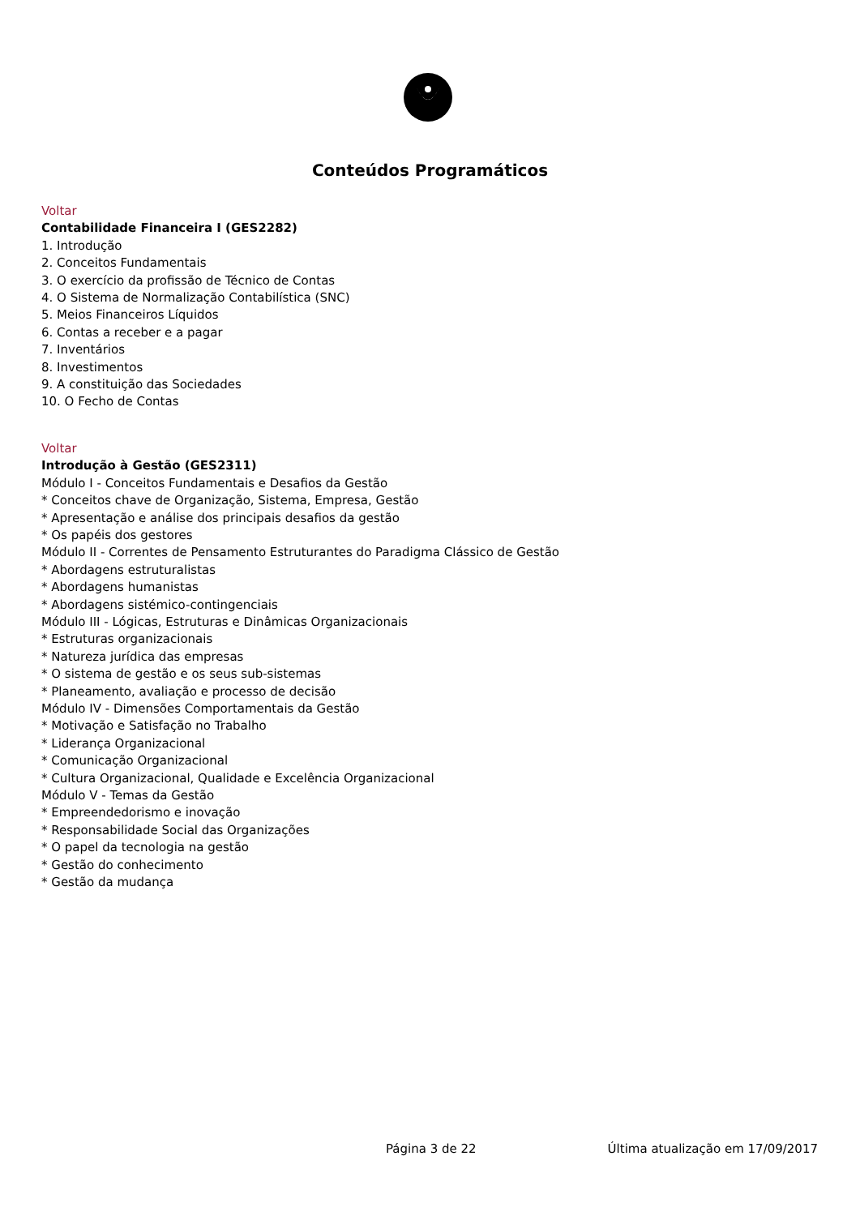Conteúdos Programáticos
Voltar
Contabilidade Financeira I (GES2282)
1. Introdução
2. Conceitos Fundamentais
3. O exercício da profissão de Técnico de Contas
4. O Sistema de Normalização Contabilística (SNC)
5. Meios Financeiros Líquidos
6. Contas a receber e a pagar
7. Inventários
8. Investimentos
9. A constituição das Sociedades
10. O Fecho de Contas
Voltar
Introdução à Gestão (GES2311)
Módulo I - Conceitos Fundamentais e Desafios da Gestão
* Conceitos chave de Organização, Sistema, Empresa, Gestão
* Apresentação e análise dos principais desafios da gestão
* Os papéis dos gestores
Módulo II - Correntes de Pensamento Estruturantes do Paradigma Clássico de Gestão
* Abordagens estruturalistas
* Abordagens humanistas
* Abordagens sistémico-contingenciais
Módulo III - Lógicas, Estruturas e Dinâmicas Organizacionais
* Estruturas organizacionais
* Natureza jurídica das empresas
* O sistema de gestão e os seus sub-sistemas
* Planeamento, avaliação e processo de decisão
Módulo IV - Dimensões Comportamentais da Gestão
* Motivação e Satisfação no Trabalho
* Liderança Organizacional
* Comunicação Organizacional
* Cultura Organizacional, Qualidade e Excelência Organizacional
Módulo V - Temas da Gestão
* Empreendedorismo e inovação
* Responsabilidade Social das Organizações
* O papel da tecnologia na gestão
* Gestão do conhecimento
* Gestão da mudança
Página 3 de 22 Última atualização em 17/09/2017